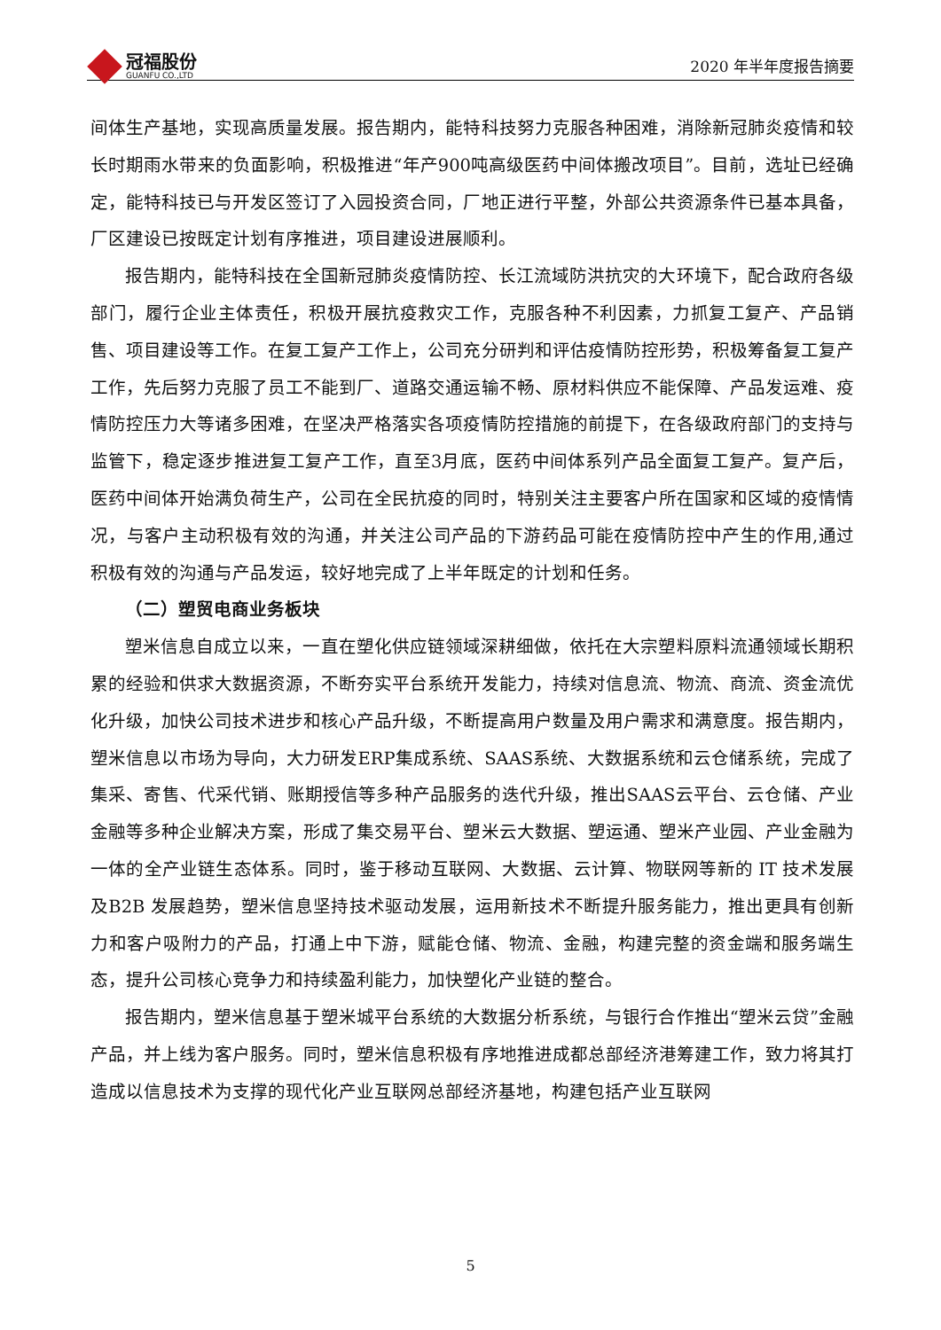冠福股份
GUANFU CO.,LTD
2020 年半年度报告摘要
间体生产基地，实现高质量发展。报告期内，能特科技努力克服各种困难，消除新冠肺炎疫情和较长时期雨水带来的负面影响，积极推进“年产900吨高级医药中间体搬改项目”。目前，选址已经确定，能特科技已与开发区签订了入园投资合同，厂地正进行平整，外部公共资源条件已基本具备，厂区建设已按既定计划有序推进，项目建设进展顺利。
报告期内，能特科技在全国新冠肺炎疫情防控、长江流域防洪抗灾的大环境下，配合政府各级部门，履行企业主体责任，积极开展抗疫救灾工作，克服各种不利因素，力抓复工复产、产品销售、项目建设等工作。在复工复产工作上，公司充分研判和评估疫情防控形势，积极筹备复工复产工作，先后努力克服了员工不能到厂、道路交通运输不畅、原材料供应不能保障、产品发运难、疫情防控压力大等诸多困难，在坚决严格落实各项疫情防控措施的前提下，在各级政府部门的支持与监管下，稳定逐步推进复工复产工作，直至3月底，医药中间体系列产品全面复工复产。复产后，医药中间体开始满负荷生产，公司在全民抗疫的同时，特别关注主要客户所在国家和区域的疫情情况，与客户主动积极有效的沟通，并关注公司产品的下游药品可能在疫情防控中产生的作用,通过积极有效的沟通与产品发运，较好地完成了上半年既定的计划和任务。
（二）塑贸电商业务板块
塑米信息自成立以来，一直在塑化供应链领域深耕细做，依托在大宗塑料原料流通领域长期积累的经验和供求大数据资源，不断夯实平台系统开发能力，持续对信息流、物流、商流、资金流优化升级，加快公司技术进步和核心产品升级，不断提高用户数量及用户需求和满意度。报告期内，塑米信息以市场为导向，大力研发ERP集成系统、SAAS系统、大数据系统和云仓储系统，完成了集采、寄售、代采代销、账期授信等多种产品服务的迭代升级，推出SAAS云平台、云仓储、产业金融等多种企业解决方案，形成了集交易平台、塑米云大数据、塑运通、塑米产业园、产业金融为一体的全产业链生态体系。同时，鉴于移动互联网、大数据、云计算、物联网等新的 IT 技术发展及B2B 发展趋势，塑米信息坚持技术驱动发展，运用新技术不断提升服务能力，推出更具有创新力和客户吸附力的产品，打通上中下游，赋能仓储、物流、金融，构建完整的资金端和服务端生态，提升公司核心竞争力和持续盈利能力，加快塑化产业链的整合。
报告期内，塑米信息基于塑米城平台系统的大数据分析系统，与银行合作推出“塑米云贷”金融产品，并上线为客户服务。同时，塑米信息积极有序地推进成都总部经济港筹建工作，致力将其打造成以信息技术为支撑的现代化产业互联网总部经济基地，构建包括产业互联网
5